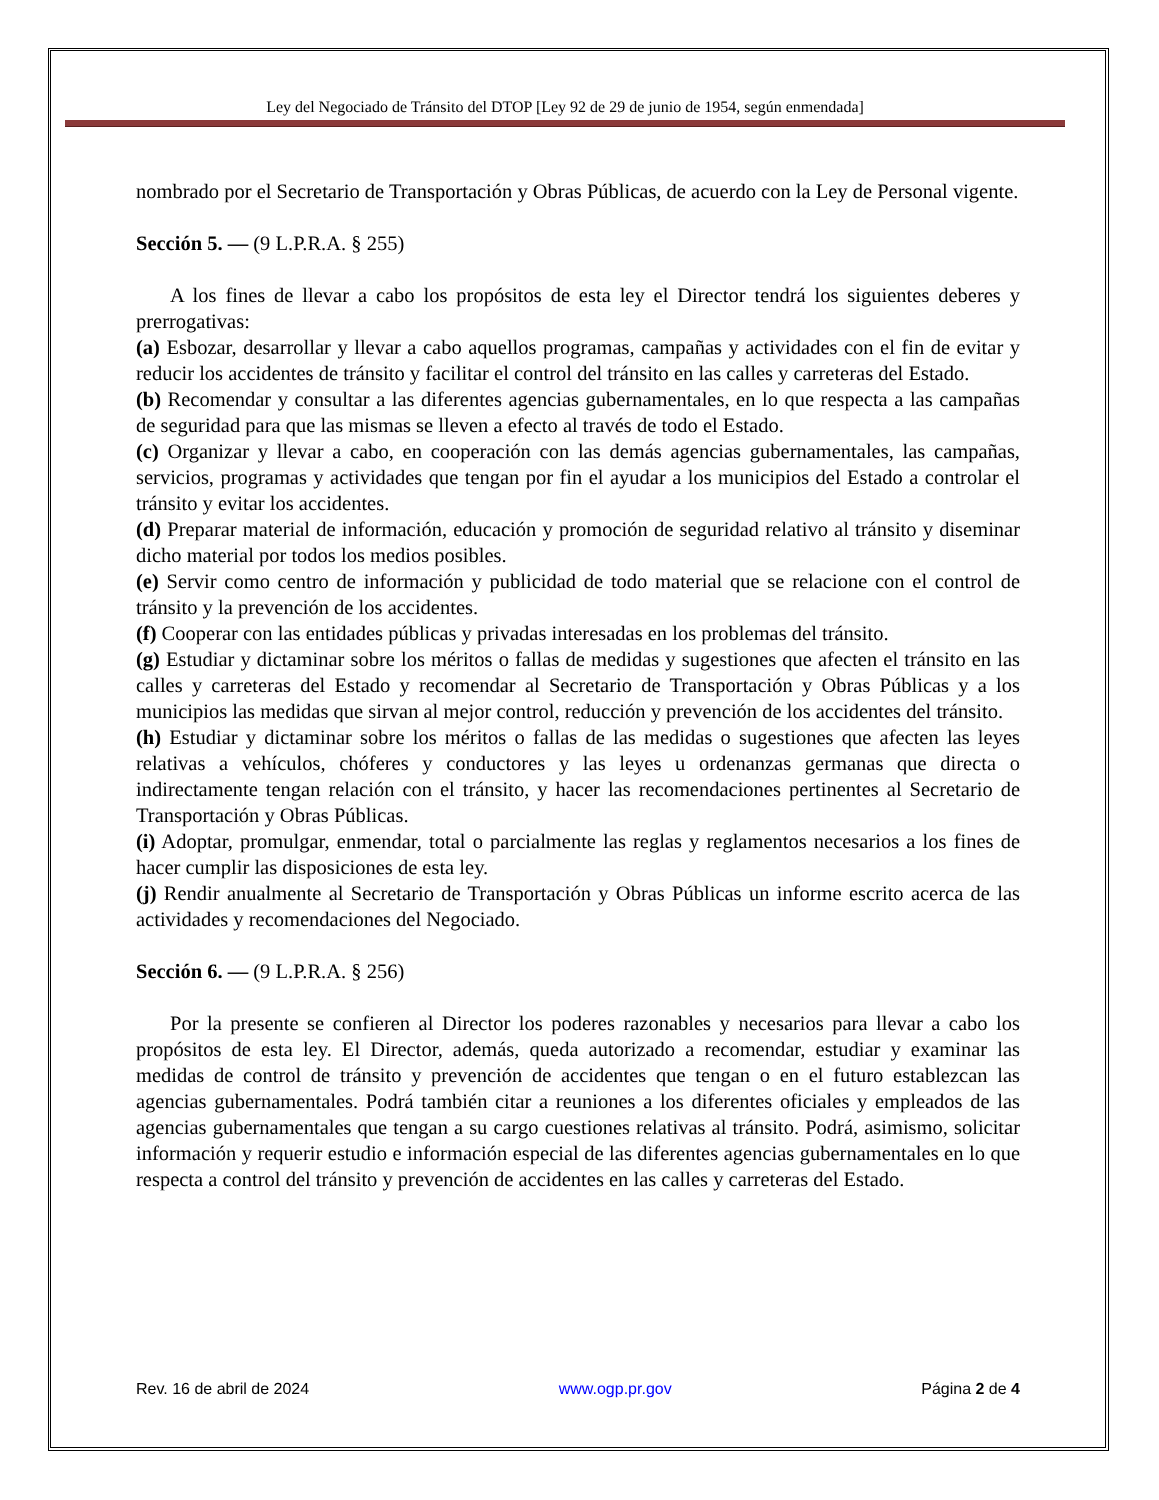Ley del Negociado de Tránsito del DTOP [Ley 92 de 29 de junio de 1954, según enmendada]
nombrado por el Secretario de Transportación y Obras Públicas, de acuerdo con la Ley de Personal vigente.
Sección 5. — (9 L.P.R.A. § 255)
A los fines de llevar a cabo los propósitos de esta ley el Director tendrá los siguientes deberes y prerrogativas:
(a) Esbozar, desarrollar y llevar a cabo aquellos programas, campañas y actividades con el fin de evitar y reducir los accidentes de tránsito y facilitar el control del tránsito en las calles y carreteras del Estado.
(b) Recomendar y consultar a las diferentes agencias gubernamentales, en lo que respecta a las campañas de seguridad para que las mismas se lleven a efecto al través de todo el Estado.
(c) Organizar y llevar a cabo, en cooperación con las demás agencias gubernamentales, las campañas, servicios, programas y actividades que tengan por fin el ayudar a los municipios del Estado a controlar el tránsito y evitar los accidentes.
(d) Preparar material de información, educación y promoción de seguridad relativo al tránsito y diseminar dicho material por todos los medios posibles.
(e) Servir como centro de información y publicidad de todo material que se relacione con el control de tránsito y la prevención de los accidentes.
(f) Cooperar con las entidades públicas y privadas interesadas en los problemas del tránsito.
(g) Estudiar y dictaminar sobre los méritos o fallas de medidas y sugestiones que afecten el tránsito en las calles y carreteras del Estado y recomendar al Secretario de Transportación y Obras Públicas y a los municipios las medidas que sirvan al mejor control, reducción y prevención de los accidentes del tránsito.
(h) Estudiar y dictaminar sobre los méritos o fallas de las medidas o sugestiones que afecten las leyes relativas a vehículos, chóferes y conductores y las leyes u ordenanzas germanas que directa o indirectamente tengan relación con el tránsito, y hacer las recomendaciones pertinentes al Secretario de Transportación y Obras Públicas.
(i) Adoptar, promulgar, enmendar, total o parcialmente las reglas y reglamentos necesarios a los fines de hacer cumplir las disposiciones de esta ley.
(j) Rendir anualmente al Secretario de Transportación y Obras Públicas un informe escrito acerca de las actividades y recomendaciones del Negociado.
Sección 6. — (9 L.P.R.A. § 256)
Por la presente se confieren al Director los poderes razonables y necesarios para llevar a cabo los propósitos de esta ley. El Director, además, queda autorizado a recomendar, estudiar y examinar las medidas de control de tránsito y prevención de accidentes que tengan o en el futuro establezcan las agencias gubernamentales. Podrá también citar a reuniones a los diferentes oficiales y empleados de las agencias gubernamentales que tengan a su cargo cuestiones relativas al tránsito. Podrá, asimismo, solicitar información y requerir estudio e información especial de las diferentes agencias gubernamentales en lo que respecta a control del tránsito y prevención de accidentes en las calles y carreteras del Estado.
Rev. 16 de abril de 2024 www.ogp.pr.gov Página 2 de 4